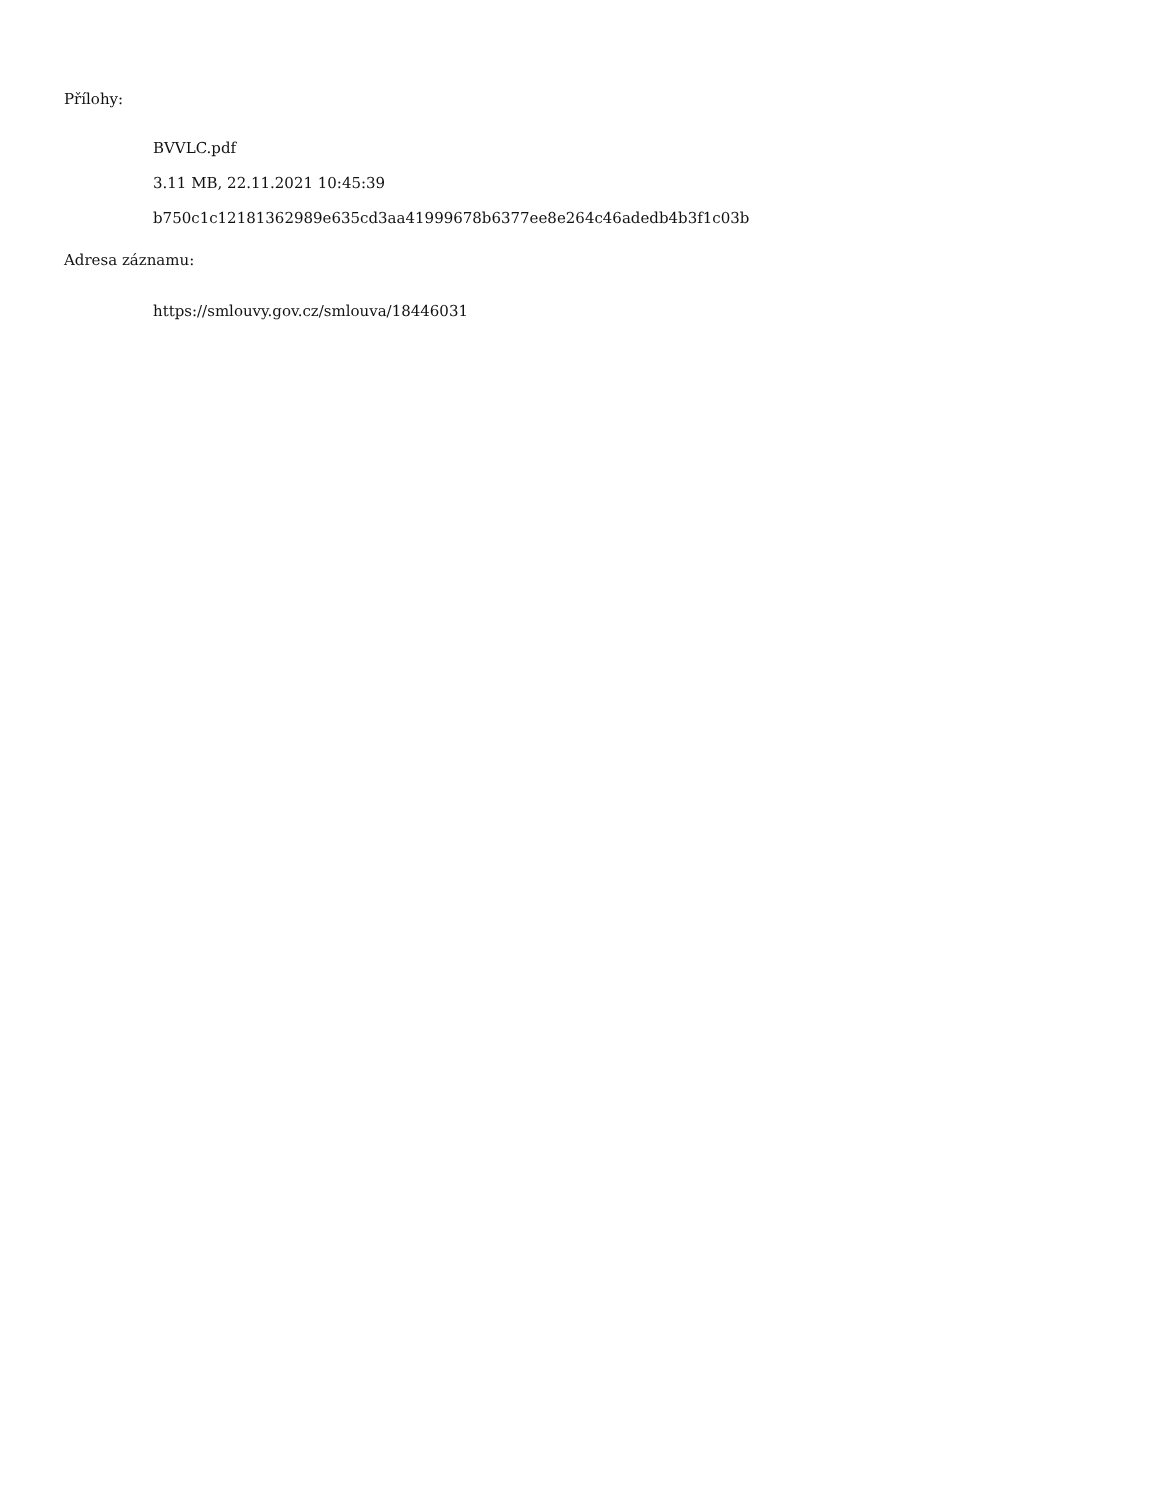Přílohy:
BVVLC.pdf
3.11 MB, 22.11.2021 10:45:39
b750c1c12181362989e635cd3aa41999678b6377ee8e264c46adedb4b3f1c03b
Adresa záznamu:
https://smlouvy.gov.cz/smlouva/18446031